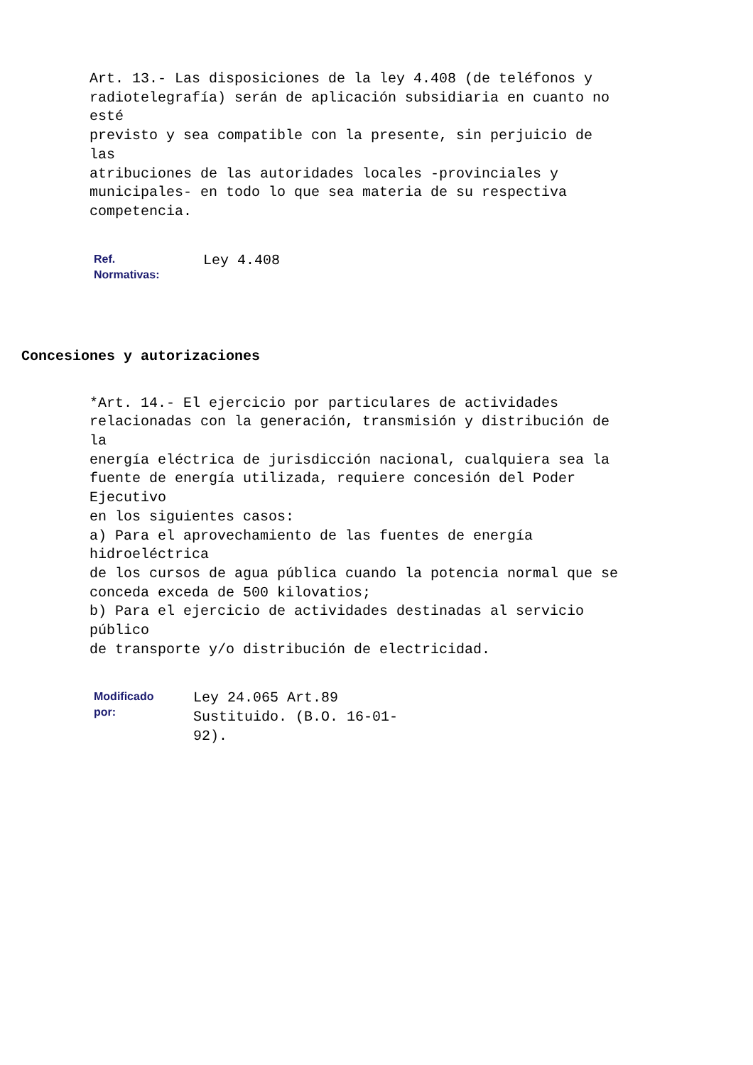Art. 13.- Las disposiciones de la ley 4.408 (de teléfonos y
radiotelegrafía) serán de aplicación subsidiaria en cuanto no
esté
previsto y sea compatible con la presente, sin perjuicio de
las
atribuciones de las autoridades locales -provinciales y
municipales- en todo lo que sea materia de su respectiva
competencia.
Ref.
Normativas:
Ley 4.408
Concesiones y autorizaciones
*Art. 14.- El ejercicio por particulares de actividades
relacionadas con la generación, transmisión y distribución de
la
energía eléctrica de jurisdicción nacional, cualquiera sea la
fuente de energía utilizada, requiere concesión del Poder
Ejecutivo
en los siguientes casos:
a) Para el aprovechamiento de las fuentes de energía
hidroeléctrica
de los cursos de agua pública cuando la potencia normal que se
conceda exceda de 500 kilovatios;
b) Para el ejercicio de actividades destinadas al servicio
público
de transporte y/o distribución de electricidad.
Modificado
por:
Ley 24.065 Art.89
Sustituido. (B.O. 16-01-
92).